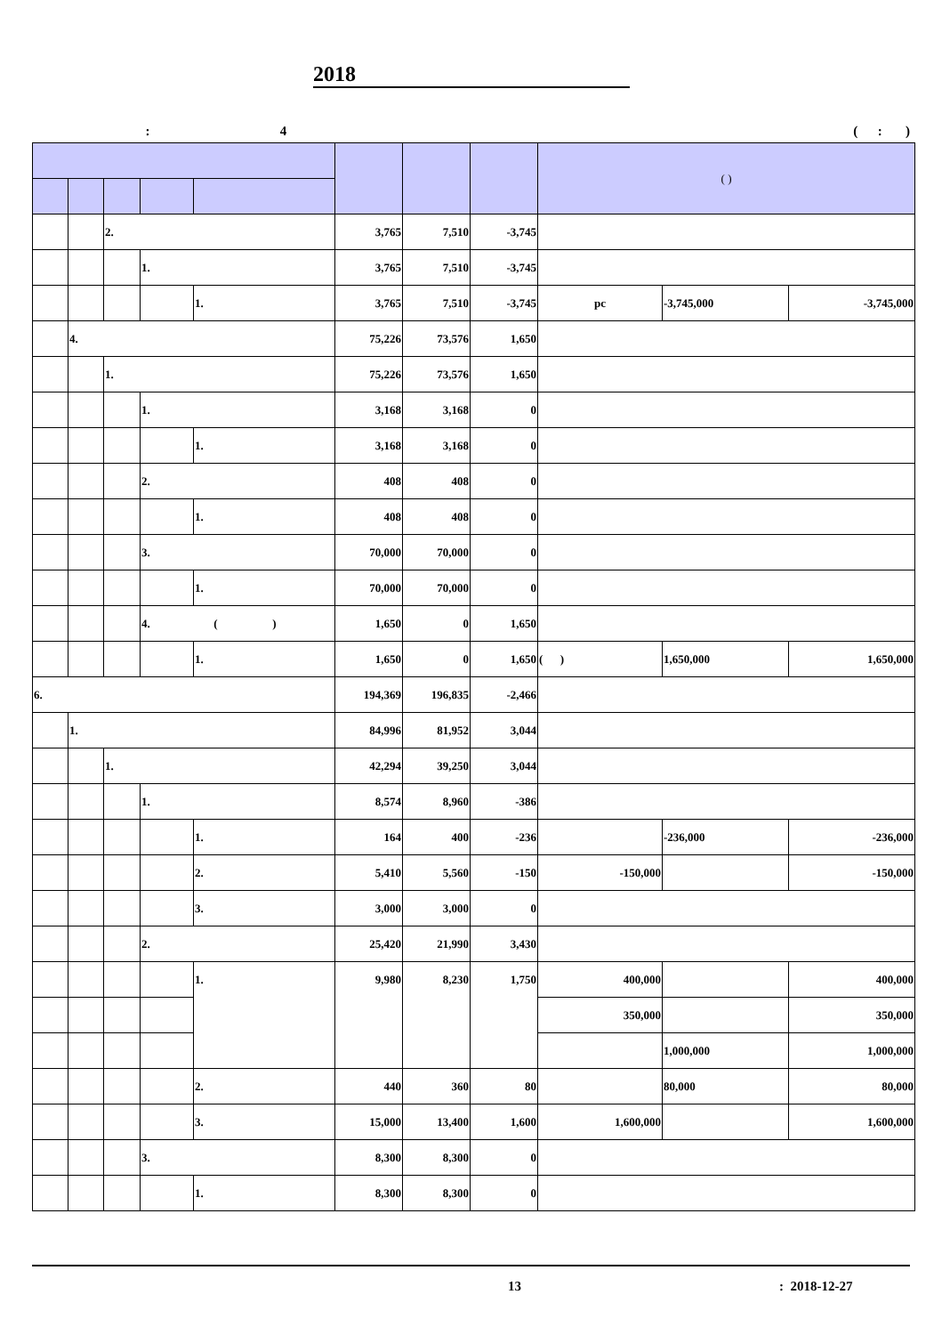2018
: 4 ( : )
| | | | | | | | | ( ) | | |
| --- | --- | --- | --- | --- | --- | --- | --- | --- | --- | --- |
| | | 2. | | | 3,765 | 7,510 | -3,745 | | | |
| | | | 1. | | 3,765 | 7,510 | -3,745 | | | |
| | | | | 1. | 3,765 | 7,510 | -3,745 | pc | -3,745,000 | -3,745,000 |
| | 4. | | | | 75,226 | 73,576 | 1,650 | | | |
| | | 1. | | | 75,226 | 73,576 | 1,650 | | | |
| | | | 1. | | 3,168 | 3,168 | 0 | | | |
| | | | | 1. | 3,168 | 3,168 | 0 | | | |
| | | | 2. | | 408 | 408 | 0 | | | |
| | | | | 1. | 408 | 408 | 0 | | | |
| | | | 3. | | 70,000 | 70,000 | 0 | | | |
| | | | | 1. | 70,000 | 70,000 | 0 | | | |
| | | | 4. ( ) | | 1,650 | 0 | 1,650 | | | |
| | | | | 1. | 1,650 | 0 | 1,650 | ( ) | 1,650,000 | 1,650,000 |
| 6. | | | | | 194,369 | 196,835 | -2,466 | | | |
| | 1. | | | | 84,996 | 81,952 | 3,044 | | | |
| | | 1. | | | 42,294 | 39,250 | 3,044 | | | |
| | | | 1. | | 8,574 | 8,960 | -386 | | | |
| | | | | 1. | 164 | 400 | -236 | | -236,000 | -236,000 |
| | | | | 2. | 5,410 | 5,560 | -150 | -150,000 | | -150,000 |
| | | | | 3. | 3,000 | 3,000 | 0 | | | |
| | | | 2. | | 25,420 | 21,990 | 3,430 | | | |
| | | | | 1. | 9,980 | 8,230 | 1,750 | 400,000 | | 400,000 |
| | | | | | | | | 350,000 | | 350,000 |
| | | | | | | | | | 1,000,000 | 1,000,000 |
| | | | | 2. | 440 | 360 | 80 | | 80,000 | 80,000 |
| | | | | 3. | 15,000 | 13,400 | 1,600 | 1,600,000 | | 1,600,000 |
| | | | 3. | | 8,300 | 8,300 | 0 | | | |
| | | | | 1. | 8,300 | 8,300 | 0 | | | |
13: 2018-12-27